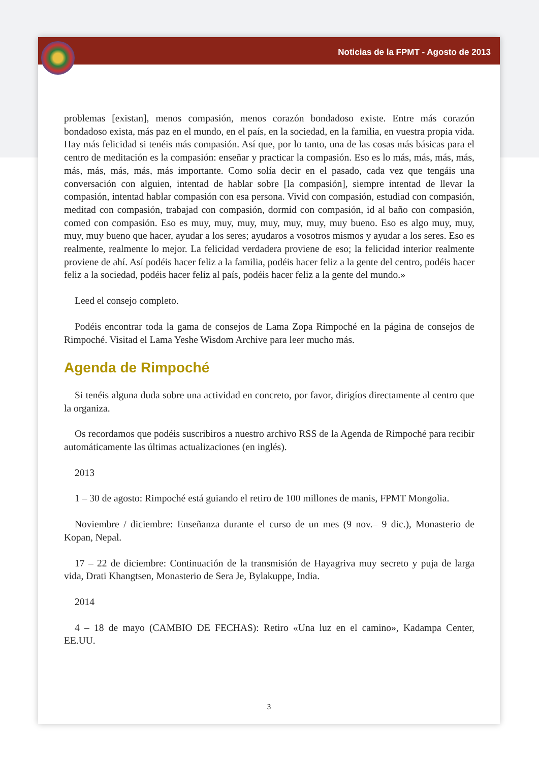Noticias de la FPMT - Agosto de 2013
problemas [existan], menos compasión, menos corazón bondadoso existe. Entre más corazón bondadoso exista, más paz en el mundo, en el país, en la sociedad, en la familia, en vuestra propia vida. Hay más felicidad si tenéis más compasión. Así que, por lo tanto, una de las cosas más básicas para el centro de meditación es la compasión: enseñar y practicar la compasión. Eso es lo más, más, más, más, más, más, más, más, más importante. Como solía decir en el pasado, cada vez que tengáis una conversación con alguien, intentad de hablar sobre [la compasión], siempre intentad de llevar la compasión, intentad hablar compasión con esa persona. Vivid con compasión, estudiad con compasión, meditad con compasión, trabajad con compasión, dormid con compasión, id al baño con compasión, comed con compasión. Eso es muy, muy, muy, muy, muy, muy, muy bueno. Eso es algo muy, muy, muy, muy bueno que hacer, ayudar a los seres; ayudaros a vosotros mismos y ayudar a los seres. Eso es realmente, realmente lo mejor. La felicidad verdadera proviene de eso; la felicidad interior realmente proviene de ahí. Así podéis hacer feliz a la familia, podéis hacer feliz a la gente del centro, podéis hacer feliz a la sociedad, podéis hacer feliz al país, podéis hacer feliz a la gente del mundo.»
Leed el consejo completo.
Podéis encontrar toda la gama de consejos de Lama Zopa Rimpoché en la página de consejos de Rimpoché. Visitad el Lama Yeshe Wisdom Archive para leer mucho más.
Agenda de Rimpoché
Si tenéis alguna duda sobre una actividad en concreto, por favor, dirigíos directamente al centro que la organiza.
Os recordamos que podéis suscribiros a nuestro archivo RSS de la Agenda de Rimpoché para recibir automáticamente las últimas actualizaciones (en inglés).
2013
1 – 30 de agosto: Rimpoché está guiando el retiro de 100 millones de manis, FPMT Mongolia.
Noviembre / diciembre: Enseñanza durante el curso de un mes (9 nov.– 9 dic.), Monasterio de Kopan, Nepal.
17 – 22 de diciembre: Continuación de la transmisión de Hayagriva muy secreto y puja de larga vida, Drati Khangtsen, Monasterio de Sera Je, Bylakuppe, India.
2014
4 – 18 de mayo (CAMBIO DE FECHAS): Retiro «Una luz en el camino», Kadampa Center, EE.UU.
3